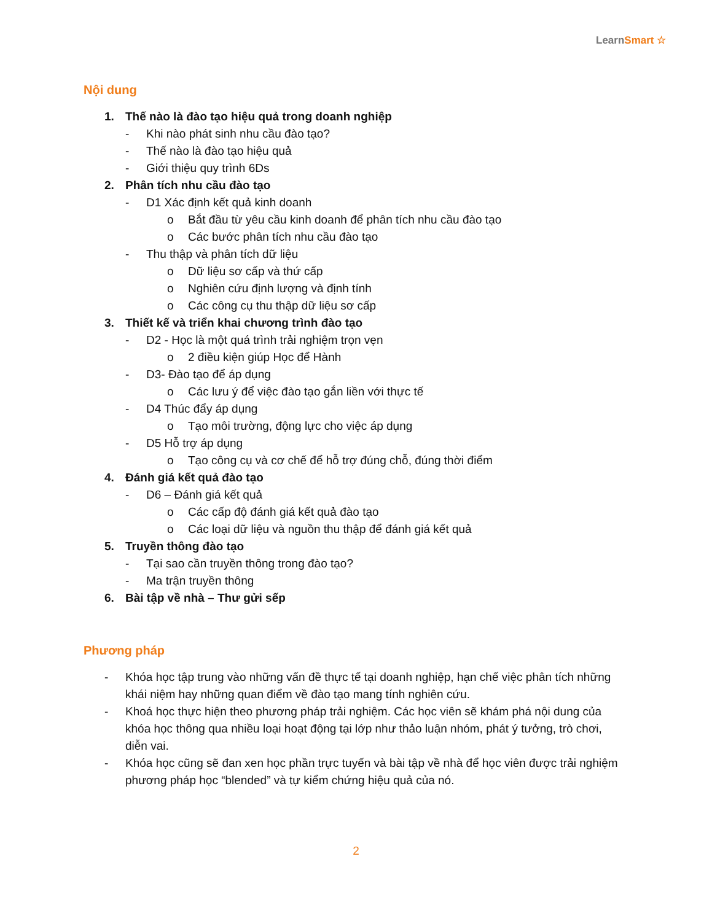LearnSmart ☆
Nội dung
1. Thế nào là đào tạo hiệu quả trong doanh nghiệp
- Khi nào phát sinh nhu cầu đào tạo?
- Thế nào là đào tạo hiệu quả
- Giới thiệu quy trình 6Ds
2. Phân tích nhu cầu đào tạo
- D1 Xác định kết quả kinh doanh
o Bắt đầu từ yêu cầu kinh doanh để phân tích nhu cầu đào tạo
o Các bước phân tích nhu cầu đào tạo
- Thu thập và phân tích dữ liệu
o Dữ liệu sơ cấp và thứ cấp
o Nghiên cứu định lượng và định tính
o Các công cụ thu thập dữ liệu sơ cấp
3. Thiết kế và triển khai chương trình đào tạo
- D2 - Học là một quá trình trải nghiệm trọn vẹn
o 2 điều kiện giúp Học để Hành
- D3- Đào tạo để áp dụng
o Các lưu ý để việc đào tạo gắn liền với thực tế
- D4 Thúc đẩy áp dụng
o Tạo môi trường, động lực cho việc áp dụng
- D5 Hỗ trợ áp dụng
o Tạo công cụ và cơ chế để hỗ trợ đúng chỗ, đúng thời điểm
4. Đánh giá kết quả đào tạo
- D6 – Đánh giá kết quả
o Các cấp độ đánh giá kết quả đào tạo
o Các loại dữ liệu và nguồn thu thập để đánh giá kết quả
5. Truyền thông đào tạo
- Tại sao cần truyền thông trong đào tạo?
- Ma trận truyền thông
6. Bài tập về nhà – Thư gửi sếp
Phương pháp
- Khóa học tập trung vào những vấn đề thực tế tại doanh nghiệp, hạn chế việc phân tích những khái niệm hay những quan điểm về đào tạo mang tính nghiên cứu.
- Khoá học thực hiện theo phương pháp trải nghiệm. Các học viên sẽ khám phá nội dung của khóa học thông qua nhiều loại hoạt động tại lớp như thảo luận nhóm, phát ý tưởng, trò chơi, diễn vai.
- Khóa học cũng sẽ đan xen học phần trực tuyến và bài tập về nhà để học viên được trải nghiệm phương pháp học “blended” và tự kiểm chứng hiệu quả của nó.
2